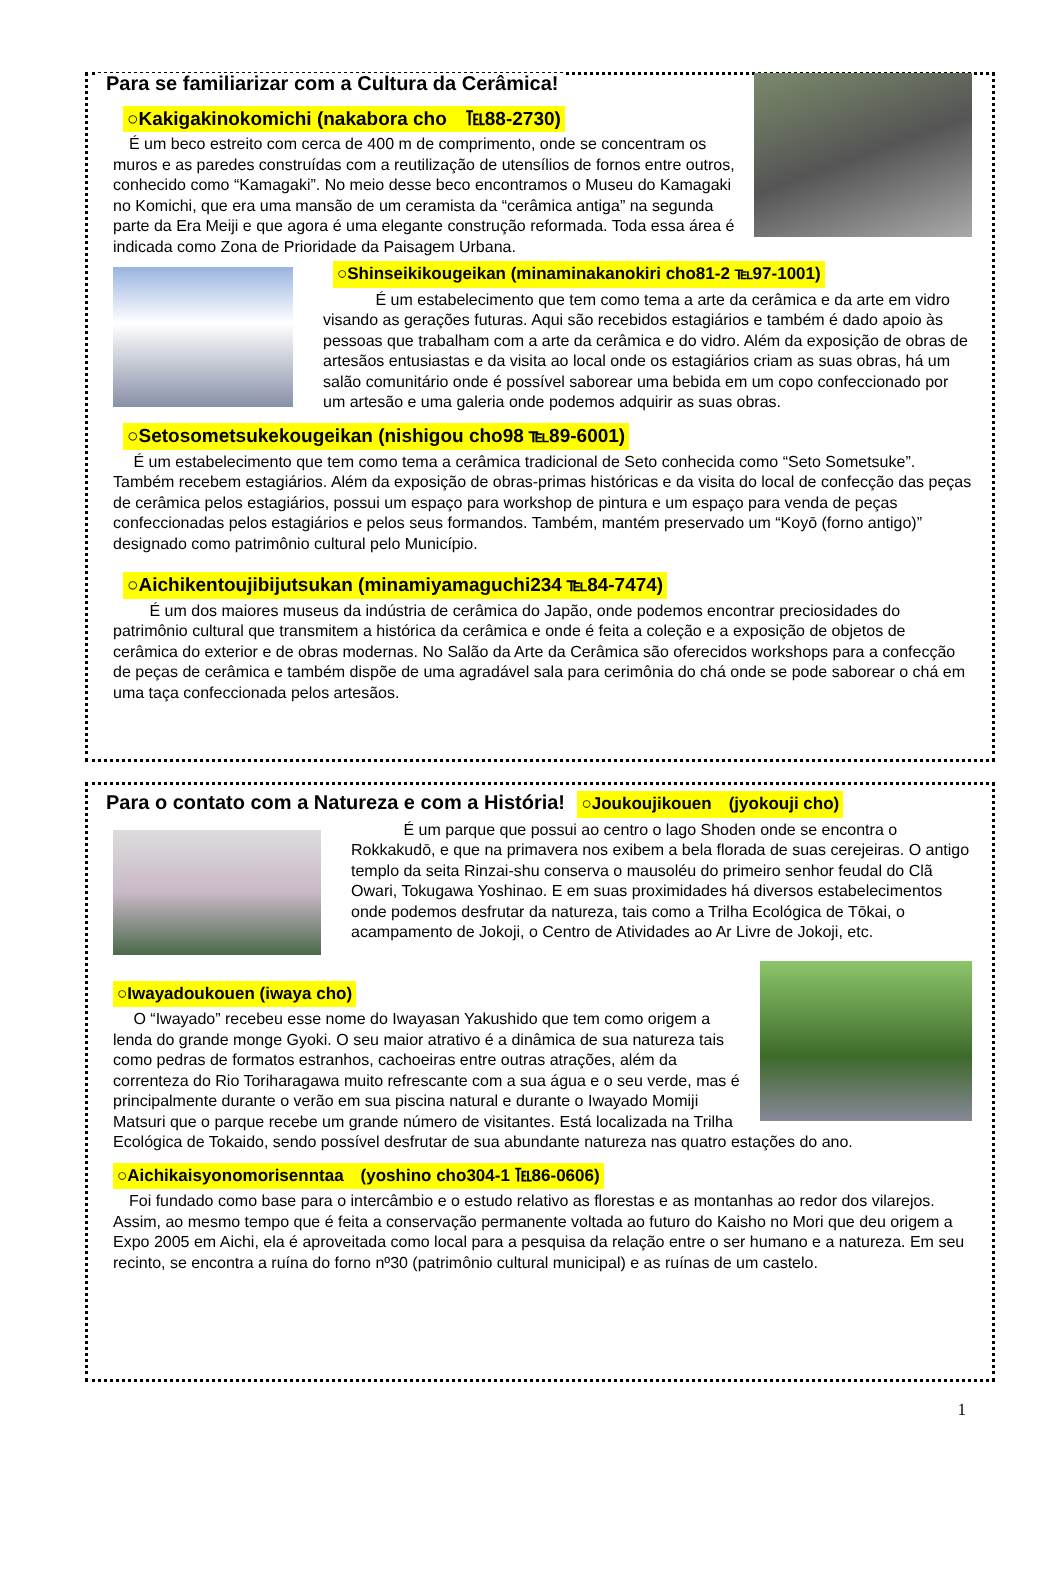Para se familiarizar com a Cultura da Cerâmica!
○Kakigakinokomichi (nakabora cho　℡88-2730)
　É um beco estreito com cerca de 400 m de comprimento, onde se concentram os muros e as paredes construídas com a reutilização de utensílios de fornos entre outros, conhecido como “Kamagaki”. No meio desse beco encontramos o Museu do Kamagaki no Komichi, que era uma mansão de um ceramista da “cerâmica antiga” na segunda parte da Era Meiji e que agora é uma elegante construção reformada. Toda essa área é indicada como Zona de Prioridade da Paisagem Urbana.
○Shinseikikougeikan (minaminakanokiri cho81-2 ℡97-1001)
　　　 É um estabelecimento que tem como tema a arte da cerâmica e da arte em vidro visando as gerações futuras. Aqui são recebidos estagiários e também é dado apoio às pessoas que trabalham com a arte da cerâmica e do vidro. Além da exposição de obras de artesãos entusiastas e da visita ao local onde os estagiários criam as suas obras, há um salão comunitário onde é possível saborear uma bebida em um copo confeccionado por um artesão e uma galeria onde podemos adquirir as suas obras.
○Setosometsukekougeikan (nishigou cho98 ℡89-6001)
　 É um estabelecimento que tem como tema a cerâmica tradicional de Seto conhecida como “Seto Sometsuke”. Também recebem estagiários. Além da exposição de obras-primas históricas e da visita do local de confecção das peças de cerâmica pelos estagiários, possui um espaço para workshop de pintura e um espaço para venda de peças confeccionadas pelos estagiários e pelos seus formandos. Também, mantém preservado um “Koyō (forno antigo)” designado como patrimônio cultural pelo Município.
○Aichikentoujibijutsukan (minamiyamaguchi234 ℡84-7474)
　　 É um dos maiores museus da indústria de cerâmica do Japão, onde podemos encontrar preciosidades do patrimônio cultural que transmitem a histórica da cerâmica e onde é feita a coleção e a exposição de objetos de cerâmica do exterior e de obras modernas. No Salão da Arte da Cerâmica são oferecidos workshops para a confecção de peças de cerâmica e também dispõe de uma agradável sala para cerimônia do chá onde se pode saborear o chá em uma taça confeccionada pelos artesãos.
Para o contato com a Natureza e com a História!
○Joukoujikouen　(jyokouji cho)
　　　 É um parque que possui ao centro o lago Shoden onde se encontra o Rokkakudō, e que na primavera nos exibem a bela florada de suas cerejeiras. O antigo templo da seita Rinzai-shu conserva o mausoléu do primeiro senhor feudal do Clã Owari, Tokugawa Yoshinao. E em suas proximidades há diversos estabelecimentos onde podemos desfrutar da natureza, tais como a Trilha Ecológica de Tōkai, o acampamento de Jokoji, o Centro de Atividades ao Ar Livre de Jokoji, etc.
○Iwayadoukouen (iwaya cho)
　 O “Iwayado” recebeu esse nome do Iwayasan Yakushido que tem como origem a lenda do grande monge Gyoki. O seu maior atrativo é a dinâmica de sua natureza tais como pedras de formatos estranhos, cachoeiras entre outras atrações, além da correnteza do Rio Toriharagawa muito refrescante com a sua água e o seu verde, mas é principalmente durante o verão em sua piscina natural e durante o Iwayado Momiji Matsuri que o parque recebe um grande número de visitantes. Está localizada na Trilha Ecológica de Tokaido, sendo possível desfrutar de sua abundante natureza nas quatro estações do ano.
○Aichikaisyonomorisenntaa　(yoshino cho304-1 ℡86-0606)
　Foi fundado como base para o intercâmbio e o estudo relativo as florestas e as montanhas ao redor dos vilarejos. Assim, ao mesmo tempo que é feita a conservação permanente voltada ao futuro do Kaisho no Mori que deu origem a Expo 2005 em Aichi, ela é aproveitada como local para a pesquisa da relação entre o ser humano e a natureza. Em seu recinto, se encontra a ruína do forno nº30 (patrimônio cultural municipal) e as ruínas de um castelo.
1